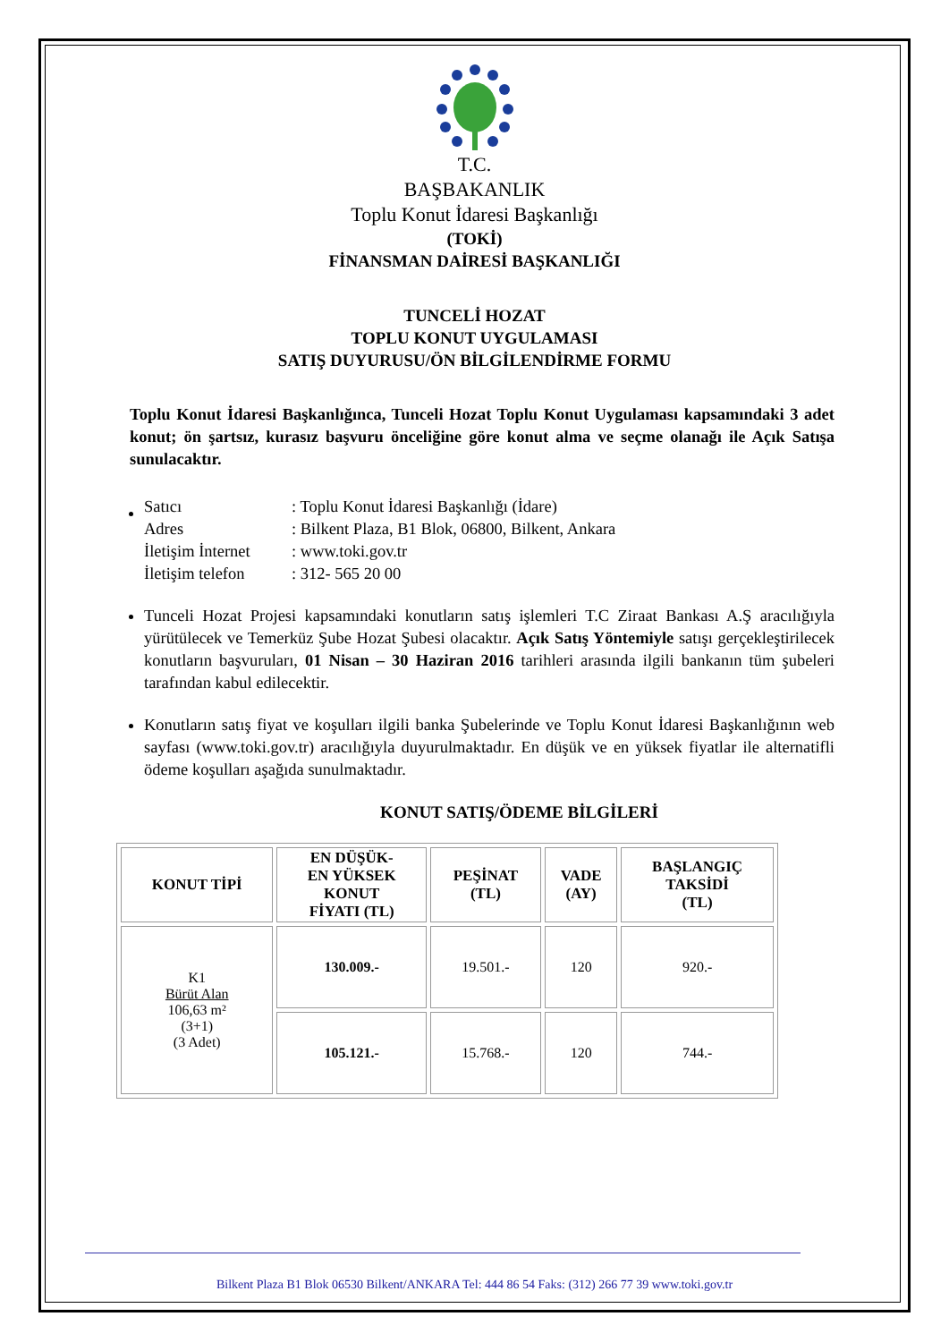T.C.
BAŞBAKANLIK
Toplu Konut İdaresi Başkanlığı
(TOKİ)
FİNANSMAN DAİRESİ BAŞKANLIĞI
TUNCELİ HOZAT
TOPLU KONUT UYGULAMASI
SATIŞ DUYURUSU/ÖN BİLGİLENDİRME FORMU
Toplu Konut İdaresi Başkanlığınca, Tunceli Hozat Toplu Konut Uygulaması kapsamındaki 3 adet konut; ön şartsız, kurasız başvuru önceliğine göre konut alma ve seçme olanağı ile Açık Satışa sunulacaktır.
| Satıcı | : Toplu Konut İdaresi Başkanlığı (İdare) |
| Adres | : Bilkent Plaza, B1 Blok, 06800, Bilkent, Ankara |
| İletişim İnternet | : www.toki.gov.tr |
| İletişim telefon | : 312- 565 20 00 |
Tunceli Hozat Projesi kapsamındaki konutların satış işlemleri T.C Ziraat Bankası A.Ş aracılığıyla yürütülecek ve Temerküz Şube Hozat Şubesi olacaktır. Açık Satış Yöntemiyle satışı gerçekleştirilecek konutların başvuruları, 01 Nisan – 30 Haziran 2016 tarihleri arasında ilgili bankanın tüm şubeleri tarafından kabul edilecektir.
Konutların satış fiyat ve koşulları ilgili banka Şubelerinde ve Toplu Konut İdaresi Başkanlığının web sayfası (www.toki.gov.tr) aracılığıyla duyurulmaktadır. En düşük ve en yüksek fiyatlar ile alternatifli ödeme koşulları aşağıda sunulmaktadır.
KONUT SATIŞ/ÖDEME BİLGİLERİ
| KONUT TİPİ | EN DÜŞÜK- EN YÜKSEK KONUT FİYATI (TL) | PEŞİNAT (TL) | VADE (AY) | BAŞLANGIÇ TAKSİDİ (TL) |
| --- | --- | --- | --- | --- |
| K1 Bürüt Alan 106,63 m² (3+1) (3 Adet) | 130.009.- | 19.501.- | 120 | 920.- |
| | 105.121.- | 15.768.- | 120 | 744.- |
Bilkent Plaza B1 Blok 06530 Bilkent/ANKARA Tel: 444 86 54 Faks: (312) 266 77 39 www.toki.gov.tr